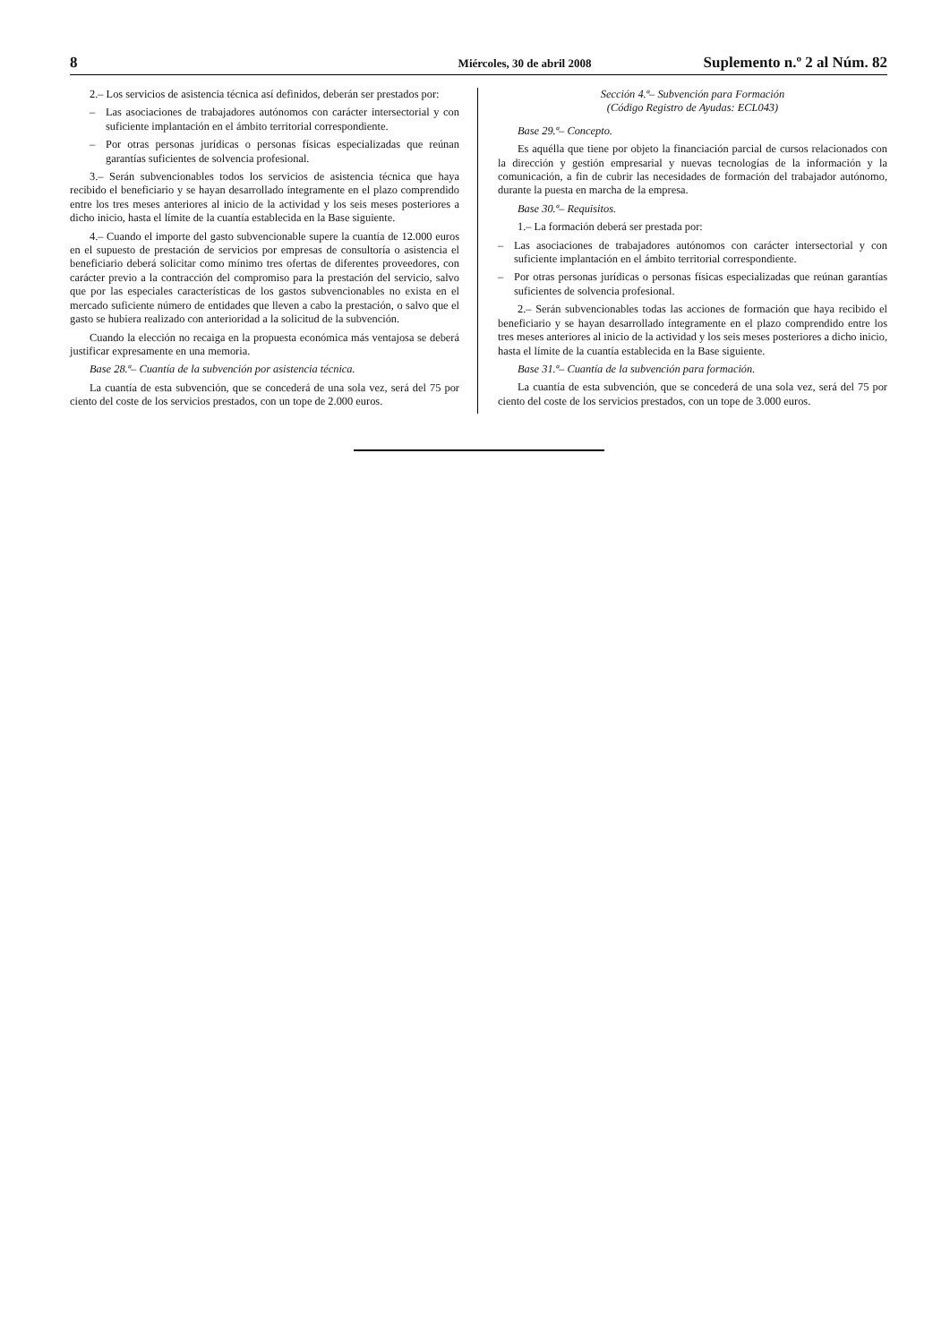8 Miércoles, 30 de abril 2008 Suplemento n.º 2 al Núm. 82
2.– Los servicios de asistencia técnica así definidos, deberán ser prestados por:
– Las asociaciones de trabajadores autónomos con carácter intersectorial y con suficiente implantación en el ámbito territorial correspondiente.
– Por otras personas jurídicas o personas físicas especializadas que reúnan garantías suficientes de solvencia profesional.
3.– Serán subvencionables todos los servicios de asistencia técnica que haya recibido el beneficiario y se hayan desarrollado íntegramente en el plazo comprendido entre los tres meses anteriores al inicio de la actividad y los seis meses posteriores a dicho inicio, hasta el límite de la cuantía establecida en la Base siguiente.
4.– Cuando el importe del gasto subvencionable supere la cuantía de 12.000 euros en el supuesto de prestación de servicios por empresas de consultoría o asistencia el beneficiario deberá solicitar como mínimo tres ofertas de diferentes proveedores, con carácter previo a la contracción del compromiso para la prestación del servicio, salvo que por las especiales características de los gastos subvencionables no exista en el mercado suficiente número de entidades que lleven a cabo la prestación, o salvo que el gasto se hubiera realizado con anterioridad a la solicitud de la subvención.
Cuando la elección no recaiga en la propuesta económica más ventajosa se deberá justificar expresamente en una memoria.
Base 28.ª– Cuantía de la subvención por asistencia técnica.
La cuantía de esta subvención, que se concederá de una sola vez, será del 75 por ciento del coste de los servicios prestados, con un tope de 2.000 euros.
Sección 4.ª– Subvención para Formación
(Código Registro de Ayudas: ECL043)
Base 29.ª– Concepto.
Es aquélla que tiene por objeto la financiación parcial de cursos relacionados con la dirección y gestión empresarial y nuevas tecnologías de la información y la comunicación, a fin de cubrir las necesidades de formación del trabajador autónomo, durante la puesta en marcha de la empresa.
Base 30.ª– Requisitos.
1.– La formación deberá ser prestada por:
– Las asociaciones de trabajadores autónomos con carácter intersectorial y con suficiente implantación en el ámbito territorial correspondiente.
– Por otras personas jurídicas o personas físicas especializadas que reúnan garantías suficientes de solvencia profesional.
2.– Serán subvencionables todas las acciones de formación que haya recibido el beneficiario y se hayan desarrollado íntegramente en el plazo comprendido entre los tres meses anteriores al inicio de la actividad y los seis meses posteriores a dicho inicio, hasta el límite de la cuantía establecida en la Base siguiente.
Base 31.ª– Cuantía de la subvención para formación.
La cuantía de esta subvención, que se concederá de una sola vez, será del 75 por ciento del coste de los servicios prestados, con un tope de 3.000 euros.